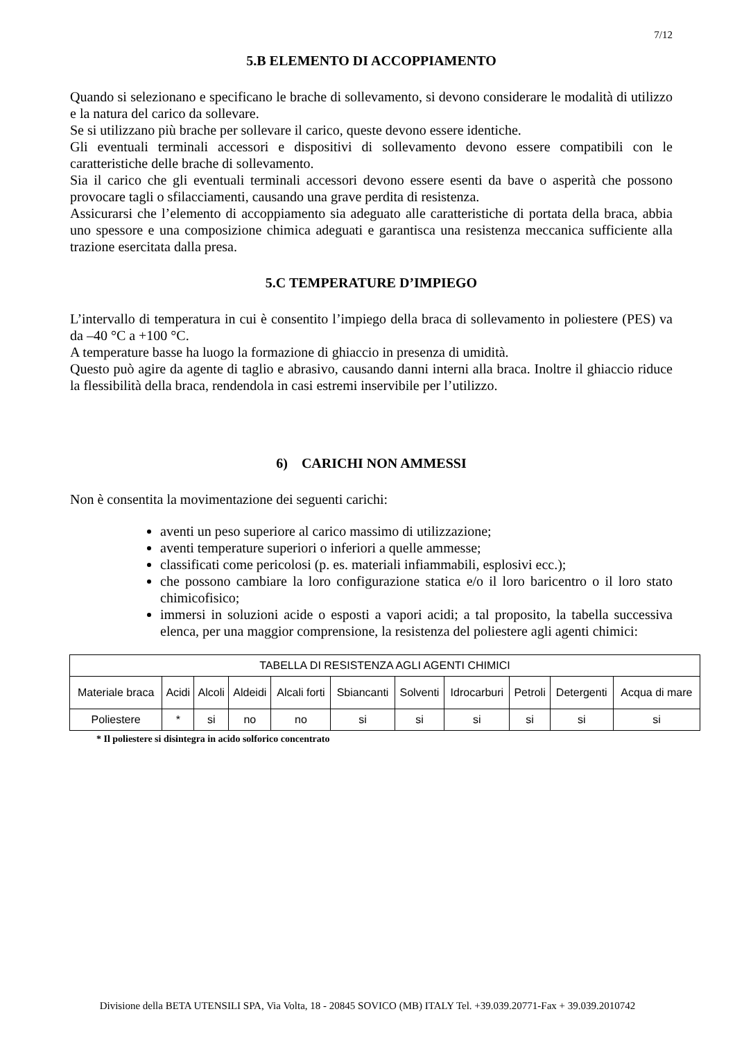7/12
5.B ELEMENTO DI ACCOPPIAMENTO
Quando si selezionano e specificano le brache di sollevamento, si devono considerare le modalità di utilizzo e la natura del carico da sollevare.
Se si utilizzano più brache per sollevare il carico, queste devono essere identiche.
Gli eventuali terminali accessori e dispositivi di sollevamento devono essere compatibili con le caratteristiche delle brache di sollevamento.
Sia il carico che gli eventuali terminali accessori devono essere esenti da bave o asperità che possono provocare tagli o sfilacciamenti, causando una grave perdita di resistenza.
Assicurarsi che l’elemento di accoppiamento sia adeguato alle caratteristiche di portata della braca, abbia uno spessore e una composizione chimica adeguati e garantisca una resistenza meccanica sufficiente alla trazione esercitata dalla presa.
5.C TEMPERATURE D’IMPIEGO
L’intervallo di temperatura in cui è consentito l’impiego della braca di sollevamento in poliestere (PES) va da –40 °C a +100 °C.
A temperature basse ha luogo la formazione di ghiaccio in presenza di umidità.
Questo può agire da agente di taglio e abrasivo, causando danni interni alla braca. Inoltre il ghiaccio riduce la flessibilità della braca, rendendola in casi estremi inservibile per l’utilizzo.
6) CARICHI NON AMMESSI
Non è consentita la movimentazione dei seguenti carichi:
aventi un peso superiore al carico massimo di utilizzazione;
aventi temperature superiori o inferiori a quelle ammesse;
classificati come pericolosi (p. es. materiali infiammabili, esplosivi ecc.);
che possono cambiare la loro configurazione statica e/o il loro baricentro o il loro stato chimicofisico;
immersi in soluzioni acide o esposti a vapori acidi; a tal proposito, la tabella successiva elenca, per una maggior comprensione, la resistenza del poliestere agli agenti chimici:
| TABELLA DI RESISTENZA AGLI AGENTI CHIMICI | | | | | | | | | | |
| --- | --- | --- | --- | --- | --- | --- | --- | --- | --- | --- |
| Materiale braca | Acidi | Alcoli | Aldeidi | Alcali forti | Sbiancanti | Solventi | Idrocarburi | Petroli | Detergenti | Acqua di mare |
| Poliestere | * | si | no | no | si | si | si | si | si | si |
* Il poliestere si disintegra in acido solforico concentrato
Divisione della BETA UTENSILI SPA, Via Volta, 18 - 20845 SOVICO (MB) ITALY Tel. +39.039.20771-Fax + 39.039.2010742